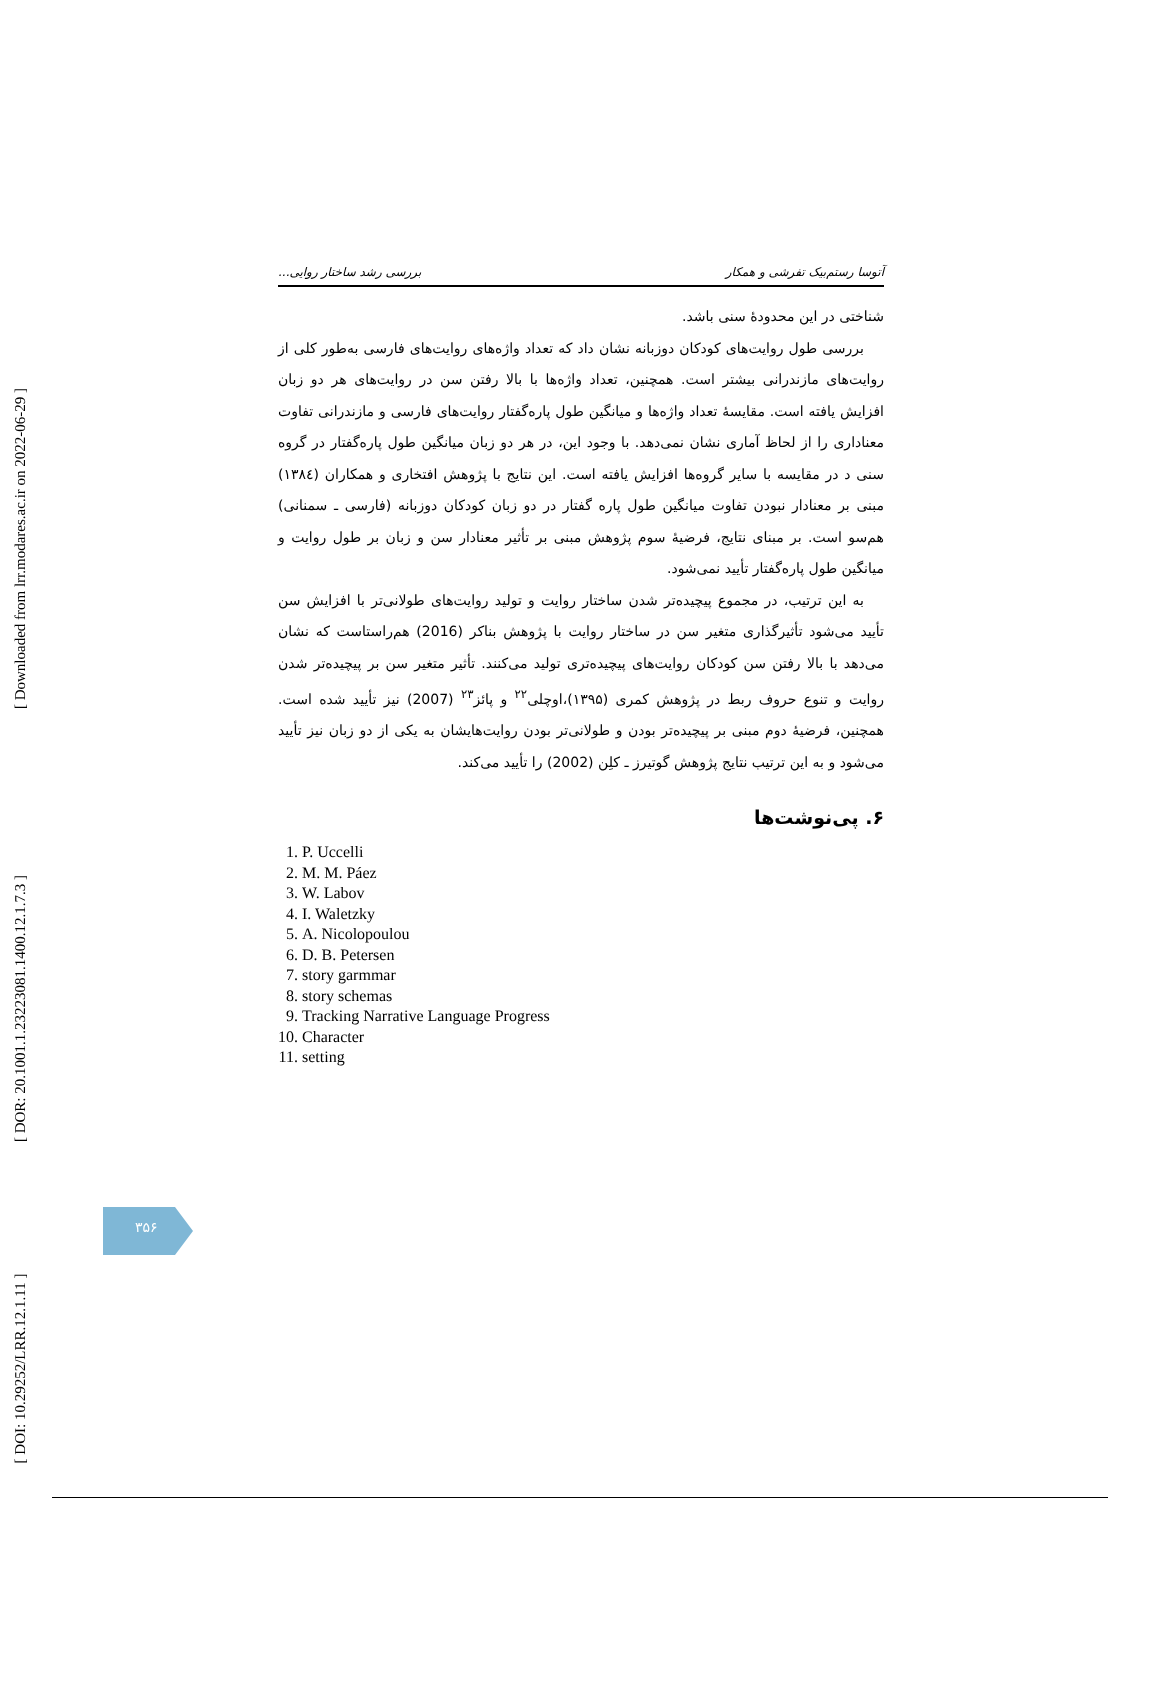[ Downloaded from lrr.modares.ac.ir on 2022-06-29 ]
[ DOR: 20.1001.1.23223081.1400.12.1.7.3 ]
[ DOI: 10.29252/LRR.12.1.11 ]
آتوسا رستم‌بیک تفرشی و همکار بررسی رشد ساختار روایی...
شناختی در این محدودهٔ سنی باشد.
بررسی طول روایت‌های کودکان دوزبانه نشان داد که تعداد واژه‌های روایت‌های فارسی به‌طور کلی از روایت‌های مازندرانی بیشتر است. همچنین، تعداد واژه‌ها با بالا رفتن سن در روایت‌های هر دو زبان افزایش یافته است. مقایسهٔ تعداد واژه‌ها و میانگین طول پاره‌گفتار روایت‌های فارسی و مازندرانی تفاوت معناداری را از لحاظ آماری نشان نمی‌دهد. با وجود این، در هر دو زبان میانگین طول پاره‌گفتار در گروه سنی د در مقایسه با سایر گروه‌ها افزایش یافته است. این نتایج با پژوهش افتخاری و همکاران (۱۳۸٤) مبنی بر معنادار نبودن تفاوت میانگین طول پاره گفتار در دو زبان کودکان دوزبانه (فارسی ـ سمنانی) هم‌سو است. بر مبنای نتایج، فرضیهٔ سوم پژوهش مبنی بر تأثیر معنادار سن و زبان بر طول روایت و میانگین طول پاره‌گفتار تأیید نمی‌شود.
به این ترتیب، در مجموع پیچیده‌تر شدن ساختار روایت و تولید روایت‌های طولانی‌تر با افزایش سن تأیید می‌شود تأثیرگذاری متغیر سن در ساختار روایت با پژوهش بناکر (2016) هم‌راستاست که نشان می‌دهد با بالا رفتن سن کودکان روایت‌های پیچیده‌تری تولید می‌کنند. تأثیر متغیر سن بر پیچیده‌تر شدن روایت و تنوع حروف ربط در پژوهش کمری (۱۳۹۵)،اوچلی<sup>۲۲</sup> و پائز<sup>۲۳</sup> (2007) نیز تأیید شده است. همچنین، فرضیهٔ دوم مبنی بر پیچیده‌تر بودن و طولانی‌تر بودن روایت‌هایشان به یکی از دو زبان نیز تأیید می‌شود و به این ترتیب نتایج پژوهش گوتیرز ـ کلِن (2002) را تأیید می‌کند.
۶. پی‌نوشت‌ها
1. P. Uccelli
2. M. M. Páez
3. W. Labov
4. I. Waletzky
5. A. Nicolopoulou
6. D. B. Petersen
7. story garmmar
8. story schemas
9. Tracking Narrative Language Progress
10. Character
11. setting
۳۵۶